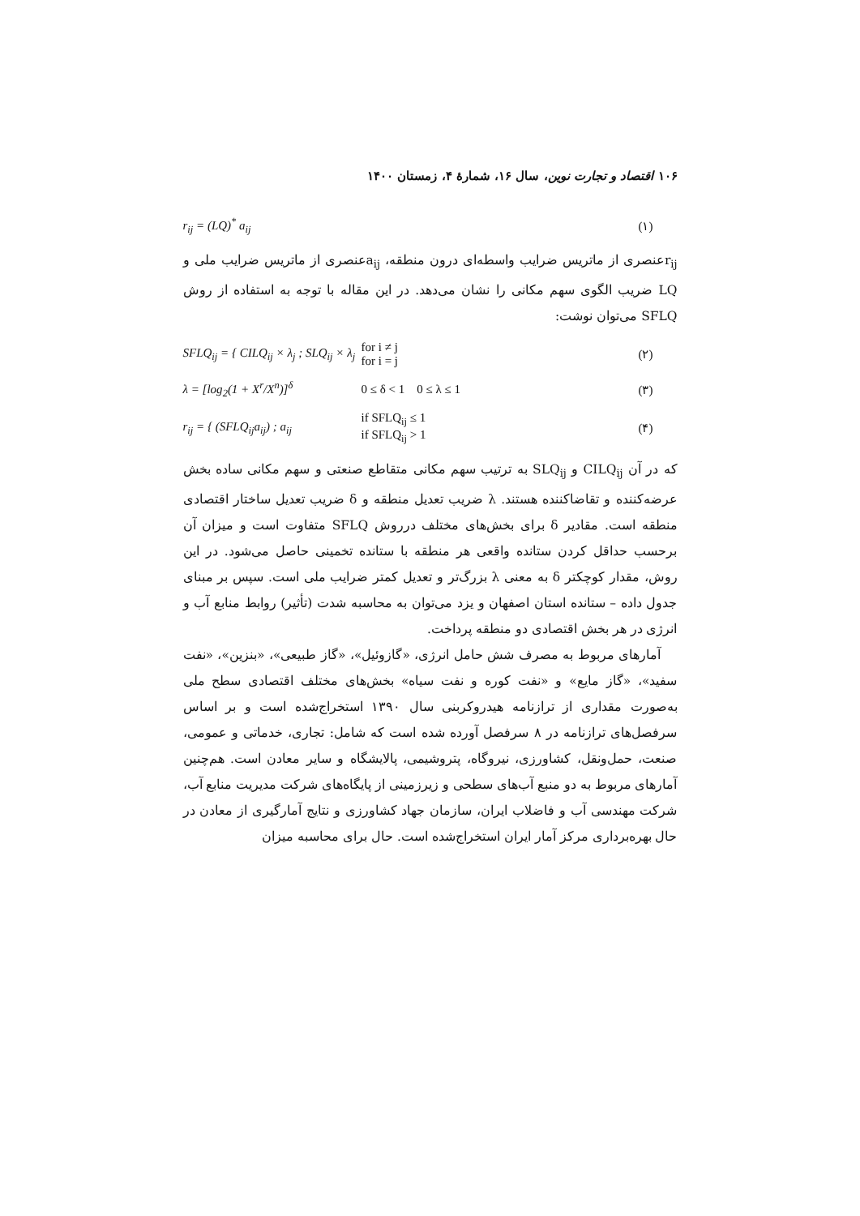۱۰۶ اقتصاد و تجارت نوین، سال ۱۶، شمارهٔ ۴، زمستان ۱۴۰۰
r<sub>ij</sub> = (LQ)<sup>*</sup> a<sub>ij</sub> (۱)
r<sub>ij</sub>عنصری از ماتریس ضرایب واسطه‌ای درون منطقه، a<sub>ij</sub>عنصری از ماتریس ضرایب ملی و LQ ضریب الگوی سهم مکانی را نشان می‌دهد. در این مقاله با توجه به استفاده از روش SFLQ می‌توان نوشت:
SFLQ<sub>ij</sub> = { CILQ<sub>ij</sub> × λ<sub>j</sub> ; SLQ<sub>ij</sub> × λ<sub>j</sub>
for i ≠ j
for i = j
(۲)
λ = [log<sub>2</sub>(1 + X<sup>r</sup>/X<sup>n</sup>)]<sup>δ</sup> 0 ≤ δ < 1 0 ≤ λ ≤ 1 (۳)
r<sub>ij</sub> = { (SFLQ<sub>ij</sub>a<sub>ij</sub>) ; a<sub>ij</sub>
if SFLQ<sub>ij</sub> ≤ 1
if SFLQ<sub>ij</sub> > 1
(۴)
که در آن CILQ<sub>ij</sub> و SLQ<sub>ij</sub> به ترتیب سهم مکانی متقاطع صنعتی و سهم مکانی ساده بخش عرضه‌کننده و تقاضاکننده هستند. λ ضریب تعدیل منطقه و δ ضریب تعدیل ساختار اقتصادی منطقه است. مقادیر δ برای بخش‌های مختلف درروش SFLQ متفاوت است و میزان آن برحسب حداقل کردن ستانده واقعی هر منطقه با ستانده تخمینی حاصل می‌شود. در این روش، مقدار کوچکتر δ به معنی λ بزرگ‌تر و تعدیل کمتر ضرایب ملی است. سپس بر مبنای جدول داده – ستانده استان اصفهان و یزد می‌توان به محاسبه شدت (تأثیر) روابط منابع آب و انرژی در هر بخش اقتصادی دو منطقه پرداخت.
آمارهای مربوط به مصرف شش حامل انرژی، «گازوئیل»، «گاز طبیعی»، «بنزین»، «نفت سفید»، «گاز مایع» و «نفت کوره و نفت سیاه» بخش‌های مختلف اقتصادی سطح ملی به‌صورت مقداری از ترازنامه هیدروکربنی سال ۱۳۹۰ استخراج‌شده است و بر اساس سرفصل‌های ترازنامه در ۸ سرفصل آورده شده است که شامل: تجاری، خدماتی و عمومی، صنعت، حمل‌ونقل، کشاورزی، نیروگاه، پتروشیمی، پالایشگاه و سایر معادن است. هم‌چنین آمارهای مربوط به دو منبع آب‌های سطحی و زیرزمینی از پایگاه‌های شرکت مدیریت منابع آب، شرکت مهندسی آب و فاضلاب ایران، سازمان جهاد کشاورزی و نتایج آمارگیری از معادن در حال بهره‌برداری مرکز آمار ایران استخراج‌شده است. حال برای محاسبه میزان